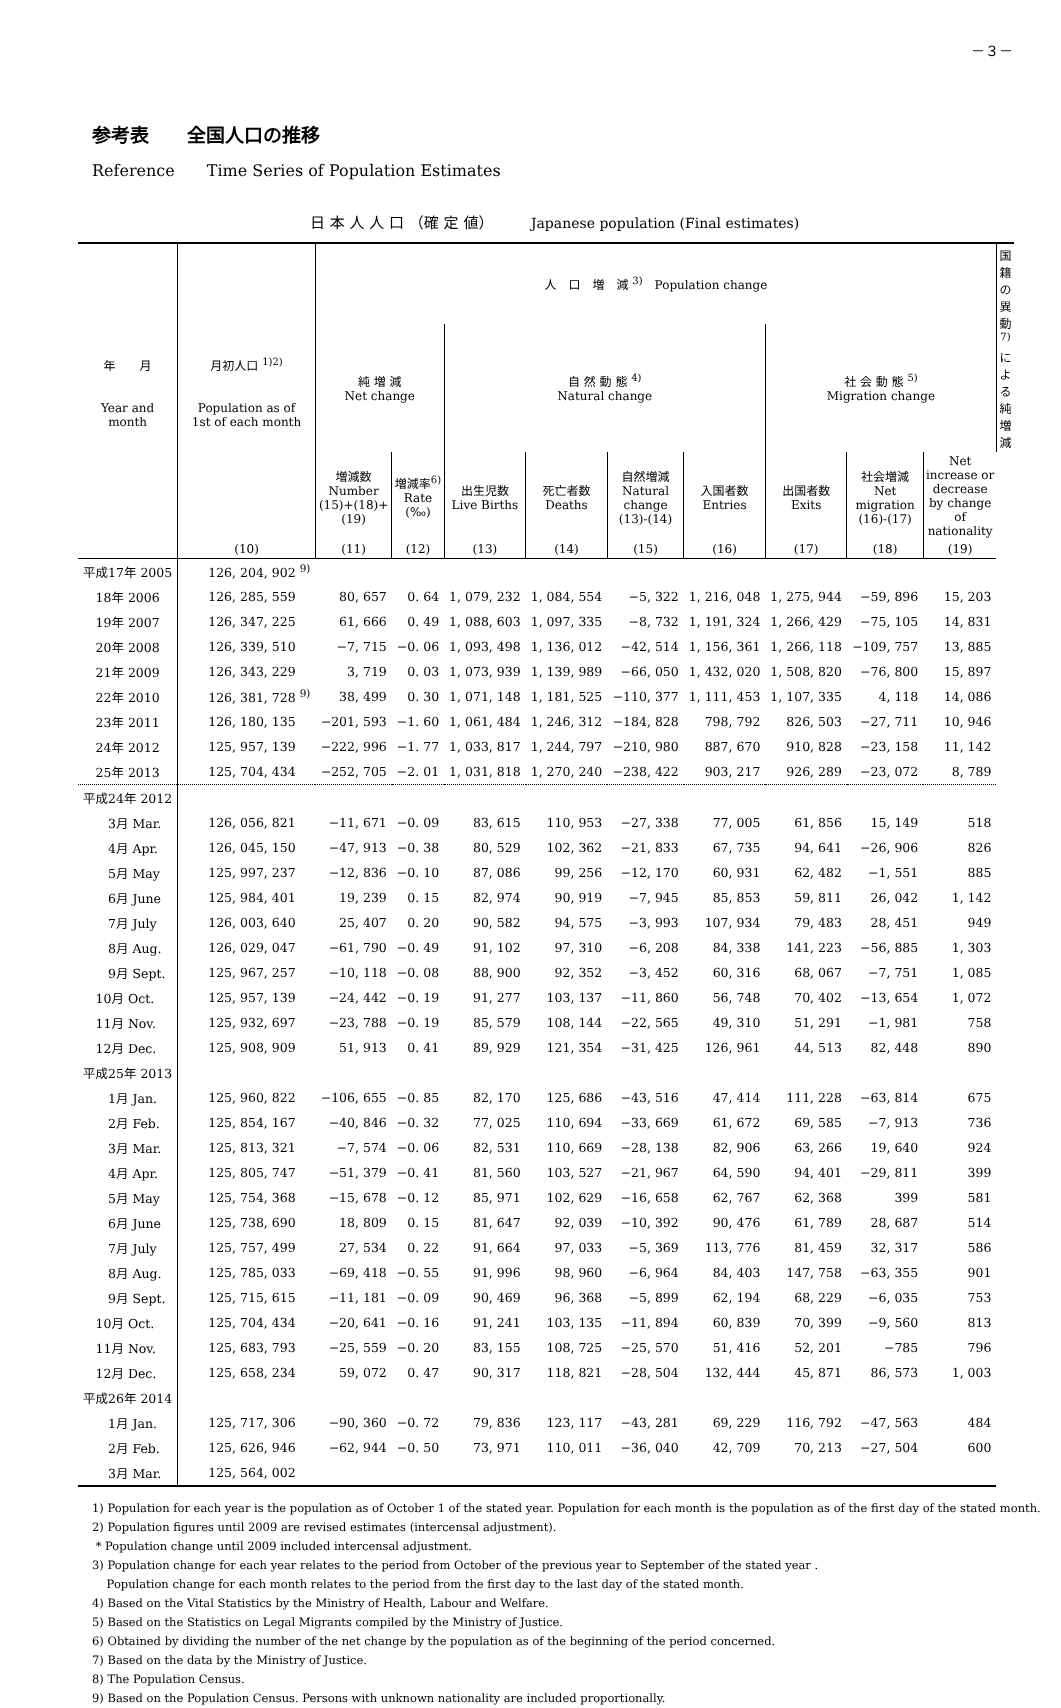－３－
参考表　　全国人口の推移
Reference　　Time Series of Population Estimates
日 本 人 人 口 （確 定 値）　　　Japanese population (Final estimates)
| 年 月 Year and month | 月初人口 <sup>1)2)</sup> Population as of 1st of each month | 人 口 増 減 <sup>3)</sup> Population change | | | | | | | | | 国籍の異動 <sup>7)</sup> による純増減 |
| --- | --- | --- | --- | --- | --- | --- | --- | --- | --- | --- | --- |
| | | 純 増 減 Net change | | 自 然 動 態 <sup>4)</sup> Natural change | | | | 社 会 動 態 <sup>5)</sup> Migration change | | | |
| | | 増減数 Number (15)+(18)+(19) | 増減率<sup>6)</sup> Rate (‰) | 出生児数 Live Births | 死亡者数 Deaths | 自然増減 Natural change (13)-(14) | 入国者数 Entries | 出国者数 Exits | 社会増減 Net migration (16)-(17) | Net increase or decrease by change of nationality | |
| | (10) | (11) | (12) | (13) | (14) | (15) | (16) | (17) | (18) | (19) | |
| 平成17年 2005 | 126, 204, 902 <sup>9)</sup> | | | | | | | | | | |
| 18年 2006 | 126, 285, 559 | 80, 657 | 0. 64 | 1, 079, 232 | 1, 084, 554 | −5, 322 | 1, 216, 048 | 1, 275, 944 | −59, 896 | 15, 203 | |
| 19年 2007 | 126, 347, 225 | 61, 666 | 0. 49 | 1, 088, 603 | 1, 097, 335 | −8, 732 | 1, 191, 324 | 1, 266, 429 | −75, 105 | 14, 831 | |
| 20年 2008 | 126, 339, 510 | −7, 715 | −0. 06 | 1, 093, 498 | 1, 136, 012 | −42, 514 | 1, 156, 361 | 1, 266, 118 | −109, 757 | 13, 885 | |
| 21年 2009 | 126, 343, 229 | 3, 719 | 0. 03 | 1, 073, 939 | 1, 139, 989 | −66, 050 | 1, 432, 020 | 1, 508, 820 | −76, 800 | 15, 897 | |
| 22年 2010 | 126, 381, 728 <sup>9)</sup> | 38, 499 | 0. 30 | 1, 071, 148 | 1, 181, 525 | −110, 377 | 1, 111, 453 | 1, 107, 335 | 4, 118 | 14, 086 | |
| 23年 2011 | 126, 180, 135 | −201, 593 | −1. 60 | 1, 061, 484 | 1, 246, 312 | −184, 828 | 798, 792 | 826, 503 | −27, 711 | 10, 946 | |
| 24年 2012 | 125, 957, 139 | −222, 996 | −1. 77 | 1, 033, 817 | 1, 244, 797 | −210, 980 | 887, 670 | 910, 828 | −23, 158 | 11, 142 | |
| 25年 2013 | 125, 704, 434 | −252, 705 | −2. 01 | 1, 031, 818 | 1, 270, 240 | −238, 422 | 903, 217 | 926, 289 | −23, 072 | 8, 789 | |
| 平成24年 2012 | | | | | | | | | | | |
| 3月 Mar. | 126, 056, 821 | −11, 671 | −0. 09 | 83, 615 | 110, 953 | −27, 338 | 77, 005 | 61, 856 | 15, 149 | 518 | |
| 4月 Apr. | 126, 045, 150 | −47, 913 | −0. 38 | 80, 529 | 102, 362 | −21, 833 | 67, 735 | 94, 641 | −26, 906 | 826 | |
| 5月 May | 125, 997, 237 | −12, 836 | −0. 10 | 87, 086 | 99, 256 | −12, 170 | 60, 931 | 62, 482 | −1, 551 | 885 | |
| 6月 June | 125, 984, 401 | 19, 239 | 0. 15 | 82, 974 | 90, 919 | −7, 945 | 85, 853 | 59, 811 | 26, 042 | 1, 142 | |
| 7月 July | 126, 003, 640 | 25, 407 | 0. 20 | 90, 582 | 94, 575 | −3, 993 | 107, 934 | 79, 483 | 28, 451 | 949 | |
| 8月 Aug. | 126, 029, 047 | −61, 790 | −0. 49 | 91, 102 | 97, 310 | −6, 208 | 84, 338 | 141, 223 | −56, 885 | 1, 303 | |
| 9月 Sept. | 125, 967, 257 | −10, 118 | −0. 08 | 88, 900 | 92, 352 | −3, 452 | 60, 316 | 68, 067 | −7, 751 | 1, 085 | |
| 10月 Oct. | 125, 957, 139 | −24, 442 | −0. 19 | 91, 277 | 103, 137 | −11, 860 | 56, 748 | 70, 402 | −13, 654 | 1, 072 | |
| 11月 Nov. | 125, 932, 697 | −23, 788 | −0. 19 | 85, 579 | 108, 144 | −22, 565 | 49, 310 | 51, 291 | −1, 981 | 758 | |
| 12月 Dec. | 125, 908, 909 | 51, 913 | 0. 41 | 89, 929 | 121, 354 | −31, 425 | 126, 961 | 44, 513 | 82, 448 | 890 | |
| 平成25年 2013 | | | | | | | | | | | |
| 1月 Jan. | 125, 960, 822 | −106, 655 | −0. 85 | 82, 170 | 125, 686 | −43, 516 | 47, 414 | 111, 228 | −63, 814 | 675 | |
| 2月 Feb. | 125, 854, 167 | −40, 846 | −0. 32 | 77, 025 | 110, 694 | −33, 669 | 61, 672 | 69, 585 | −7, 913 | 736 | |
| 3月 Mar. | 125, 813, 321 | −7, 574 | −0. 06 | 82, 531 | 110, 669 | −28, 138 | 82, 906 | 63, 266 | 19, 640 | 924 | |
| 4月 Apr. | 125, 805, 747 | −51, 379 | −0. 41 | 81, 560 | 103, 527 | −21, 967 | 64, 590 | 94, 401 | −29, 811 | 399 | |
| 5月 May | 125, 754, 368 | −15, 678 | −0. 12 | 85, 971 | 102, 629 | −16, 658 | 62, 767 | 62, 368 | 399 | 581 | |
| 6月 June | 125, 738, 690 | 18, 809 | 0. 15 | 81, 647 | 92, 039 | −10, 392 | 90, 476 | 61, 789 | 28, 687 | 514 | |
| 7月 July | 125, 757, 499 | 27, 534 | 0. 22 | 91, 664 | 97, 033 | −5, 369 | 113, 776 | 81, 459 | 32, 317 | 586 | |
| 8月 Aug. | 125, 785, 033 | −69, 418 | −0. 55 | 91, 996 | 98, 960 | −6, 964 | 84, 403 | 147, 758 | −63, 355 | 901 | |
| 9月 Sept. | 125, 715, 615 | −11, 181 | −0. 09 | 90, 469 | 96, 368 | −5, 899 | 62, 194 | 68, 229 | −6, 035 | 753 | |
| 10月 Oct. | 125, 704, 434 | −20, 641 | −0. 16 | 91, 241 | 103, 135 | −11, 894 | 60, 839 | 70, 399 | −9, 560 | 813 | |
| 11月 Nov. | 125, 683, 793 | −25, 559 | −0. 20 | 83, 155 | 108, 725 | −25, 570 | 51, 416 | 52, 201 | −785 | 796 | |
| 12月 Dec. | 125, 658, 234 | 59, 072 | 0. 47 | 90, 317 | 118, 821 | −28, 504 | 132, 444 | 45, 871 | 86, 573 | 1, 003 | |
| 平成26年 2014 | | | | | | | | | | | |
| 1月 Jan. | 125, 717, 306 | −90, 360 | −0. 72 | 79, 836 | 123, 117 | −43, 281 | 69, 229 | 116, 792 | −47, 563 | 484 | |
| 2月 Feb. | 125, 626, 946 | −62, 944 | −0. 50 | 73, 971 | 110, 011 | −36, 040 | 42, 709 | 70, 213 | −27, 504 | 600 | |
| 3月 Mar. | 125, 564, 002 | | | | | | | | | | |
1) Population for each year is the population as of October 1 of the stated year. Population for each month is the population as of the first day of the stated month.
2) Population figures until 2009 are revised estimates (intercensal adjustment).
* Population change until 2009 included intercensal adjustment.
3) Population change for each year relates to the period from October of the previous year to September of the stated year .
Population change for each month relates to the period from the first day to the last day of the stated month.
4) Based on the Vital Statistics by the Ministry of Health, Labour and Welfare.
5) Based on the Statistics on Legal Migrants compiled by the Ministry of Justice.
6) Obtained by dividing the number of the net change by the population as of the beginning of the period concerned.
7) Based on the data by the Ministry of Justice.
8) The Population Census.
9) Based on the Population Census. Persons with unknown nationality are included proportionally.